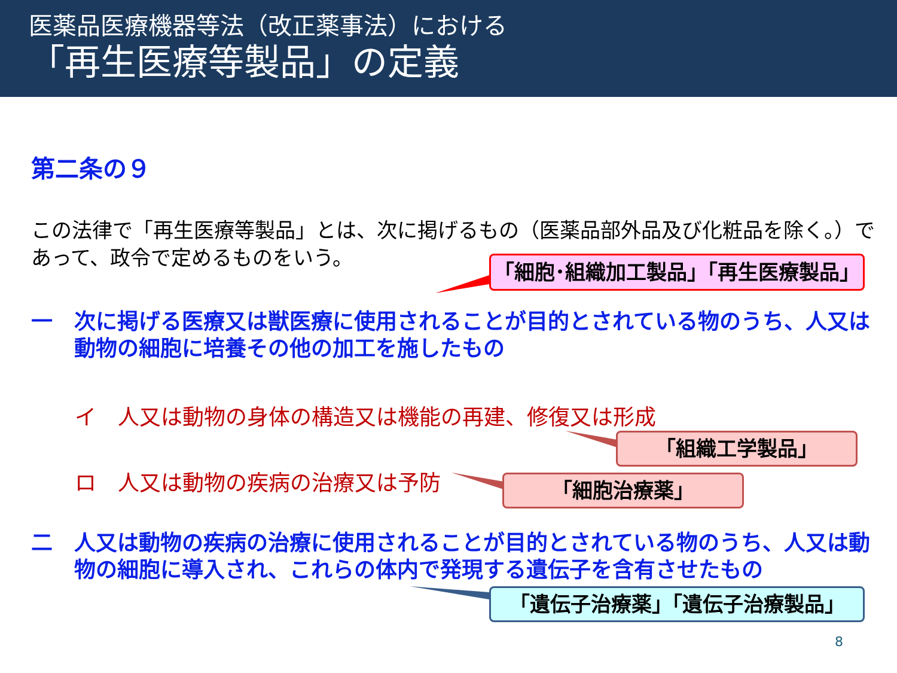医薬品医療機器等法（改正薬事法）における
「再生医療等製品」の定義
第二条の９
この法律で「再生医療等製品」とは、次に掲げるもの（医薬品部外品及び化粧品を除く。）で
あって、政令で定めるものをいう。
「細胞･組織加工製品」「再生医療製品」
一　次に掲げる医療又は獣医療に使用されることが目的とされている物のうち、人又は
　　動物の細胞に培養その他の加工を施したもの
イ　人又は動物の身体の構造又は機能の再建、修復又は形成
「組織工学製品」
ロ　人又は動物の疾病の治療又は予防 「細胞治療薬」
二　人又は動物の疾病の治療に使用されることが目的とされている物のうち、人又は動
　　物の細胞に導入され、これらの体内で発現する遺伝子を含有させたもの
「遺伝子治療薬」「遺伝子治療製品」
8